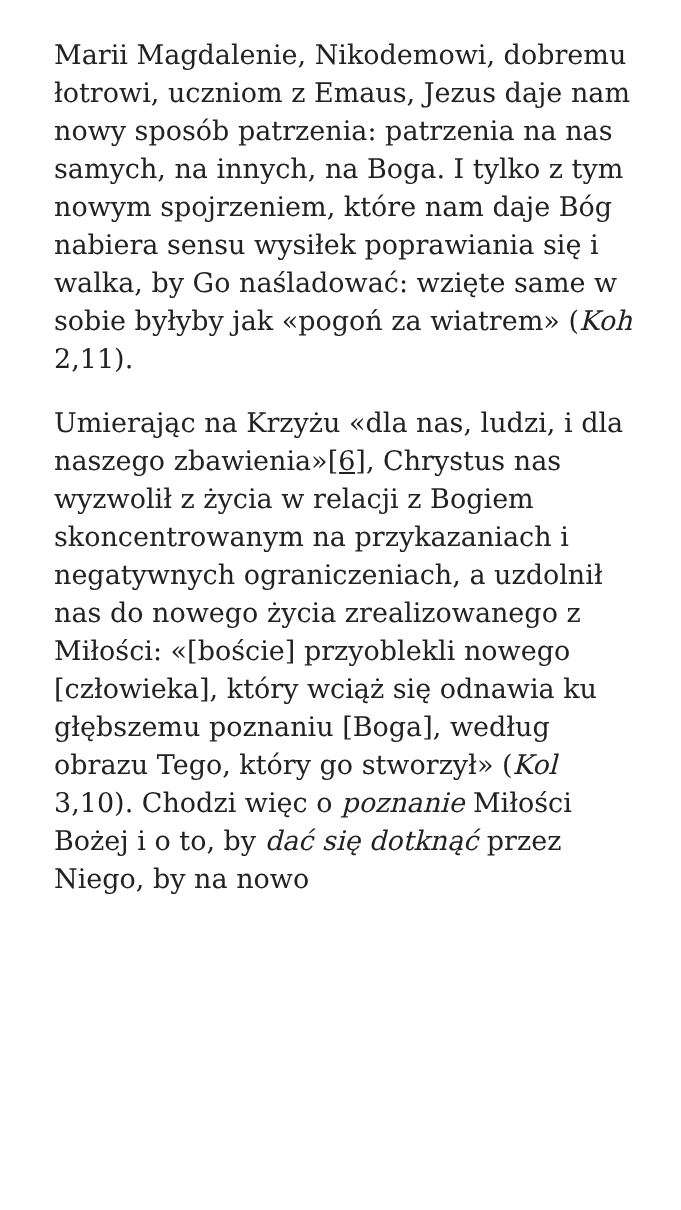Marii Magdalenie, Nikodemowi, dobremu łotrowi, uczniom z Emaus, Jezus daje nam nowy sposób patrzenia: patrzenia na nas samych, na innych, na Boga. I tylko z tym nowym spojrzeniem, które nam daje Bóg nabiera sensu wysiłek poprawiania się i walka, by Go naśladować: wzięte same w sobie byłyby jak «pogoń za wiatrem» (Koh 2,11).
Umierając na Krzyżu «dla nas, ludzi, i dla naszego zbawienia»[6], Chrystus nas wyzwolił z życia w relacji z Bogiem skoncentrowanym na przykazaniach i negatywnych ograniczeniach, a uzdolnił nas do nowego życia zrealizowanego z Miłości: «[boście] przyoblekli nowego [człowieka], który wciąż się odnawia ku głębszemu poznaniu [Boga], według obrazu Tego, który go stworzył» (Kol 3,10). Chodzi więc o poznanie Miłości Bożej i o to, by dać się dotknąć przez Niego, by na nowo